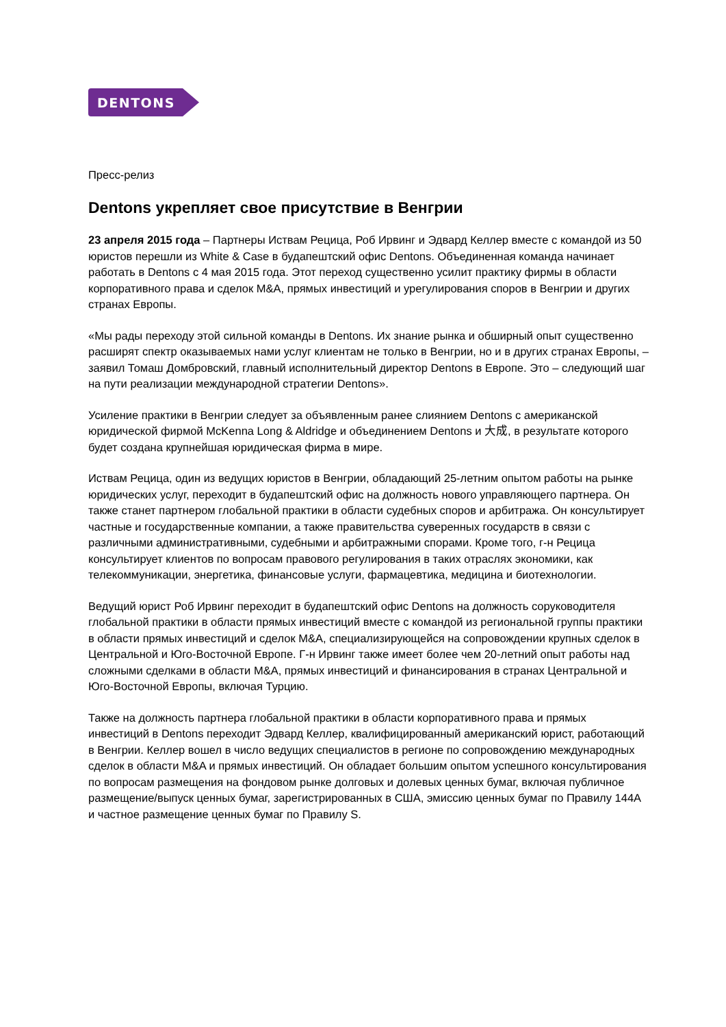DENTONS
Пресс-релиз
Dentons укрепляет свое присутствие в Венгрии
23 апреля 2015 года – Партнеры Иствам Рецица, Роб Ирвинг и Эдвард Келлер вместе с командой из 50 юристов перешли из White & Case в будапештский офис Dentons. Объединенная команда начинает работать в Dentons с 4 мая 2015 года. Этот переход существенно усилит практику фирмы в области корпоративного права и сделок M&A, прямых инвестиций и урегулирования споров в Венгрии и других странах Европы.
«Мы рады переходу этой сильной команды в Dentons. Их знание рынка и обширный опыт существенно расширят спектр оказываемых нами услуг клиентам не только в Венгрии, но и в других странах Европы, – заявил Томаш Домбровский, главный исполнительный директор Dentons в Европе. Это – следующий шаг на пути реализации международной стратегии Dentons».
Усиление практики в Венгрии следует за объявленным ранее слиянием Dentons с американской юридической фирмой McKenna Long & Aldridge и объединением Dentons и 大成, в результате которого будет создана крупнейшая юридическая фирма в мире.
Иствам Рецица, один из ведущих юристов в Венгрии, обладающий 25-летним опытом работы на рынке юридических услуг, переходит в будапештский офис на должность нового управляющего партнера. Он также станет партнером глобальной практики в области судебных споров и арбитража. Он консультирует частные и государственные компании, а также правительства суверенных государств в связи с различными административными, судебными и арбитражными спорами. Кроме того, г-н Рецица консультирует клиентов по вопросам правового регулирования в таких отраслях экономики, как телекоммуникации, энергетика, финансовые услуги, фармацевтика, медицина и биотехнологии.
Ведущий юрист Роб Ирвинг переходит в будапештский офис Dentons на должность соруководителя глобальной практики в области прямых инвестиций вместе с командой из региональной группы практики в области прямых инвестиций и сделок M&A, специализирующейся на сопровождении крупных сделок в Центральной и Юго-Восточной Европе. Г-н Ирвинг также имеет более чем 20-летний опыт работы над сложными сделками в области M&A, прямых инвестиций и финансирования в странах Центральной и Юго-Восточной Европы, включая Турцию.
Также на должность партнера глобальной практики в области корпоративного права и прямых инвестиций в Dentons переходит Эдвард Келлер, квалифицированный американский юрист, работающий в Венгрии. Келлер вошел в число ведущих специалистов в регионе по сопровождению международных сделок в области M&A и прямых инвестиций. Он обладает большим опытом успешного консультирования по вопросам размещения на фондовом рынке долговых и долевых ценных бумаг, включая публичное размещение/выпуск ценных бумаг, зарегистрированных в США, эмиссию ценных бумаг по Правилу 144A и частное размещение ценных бумаг по Правилу S.